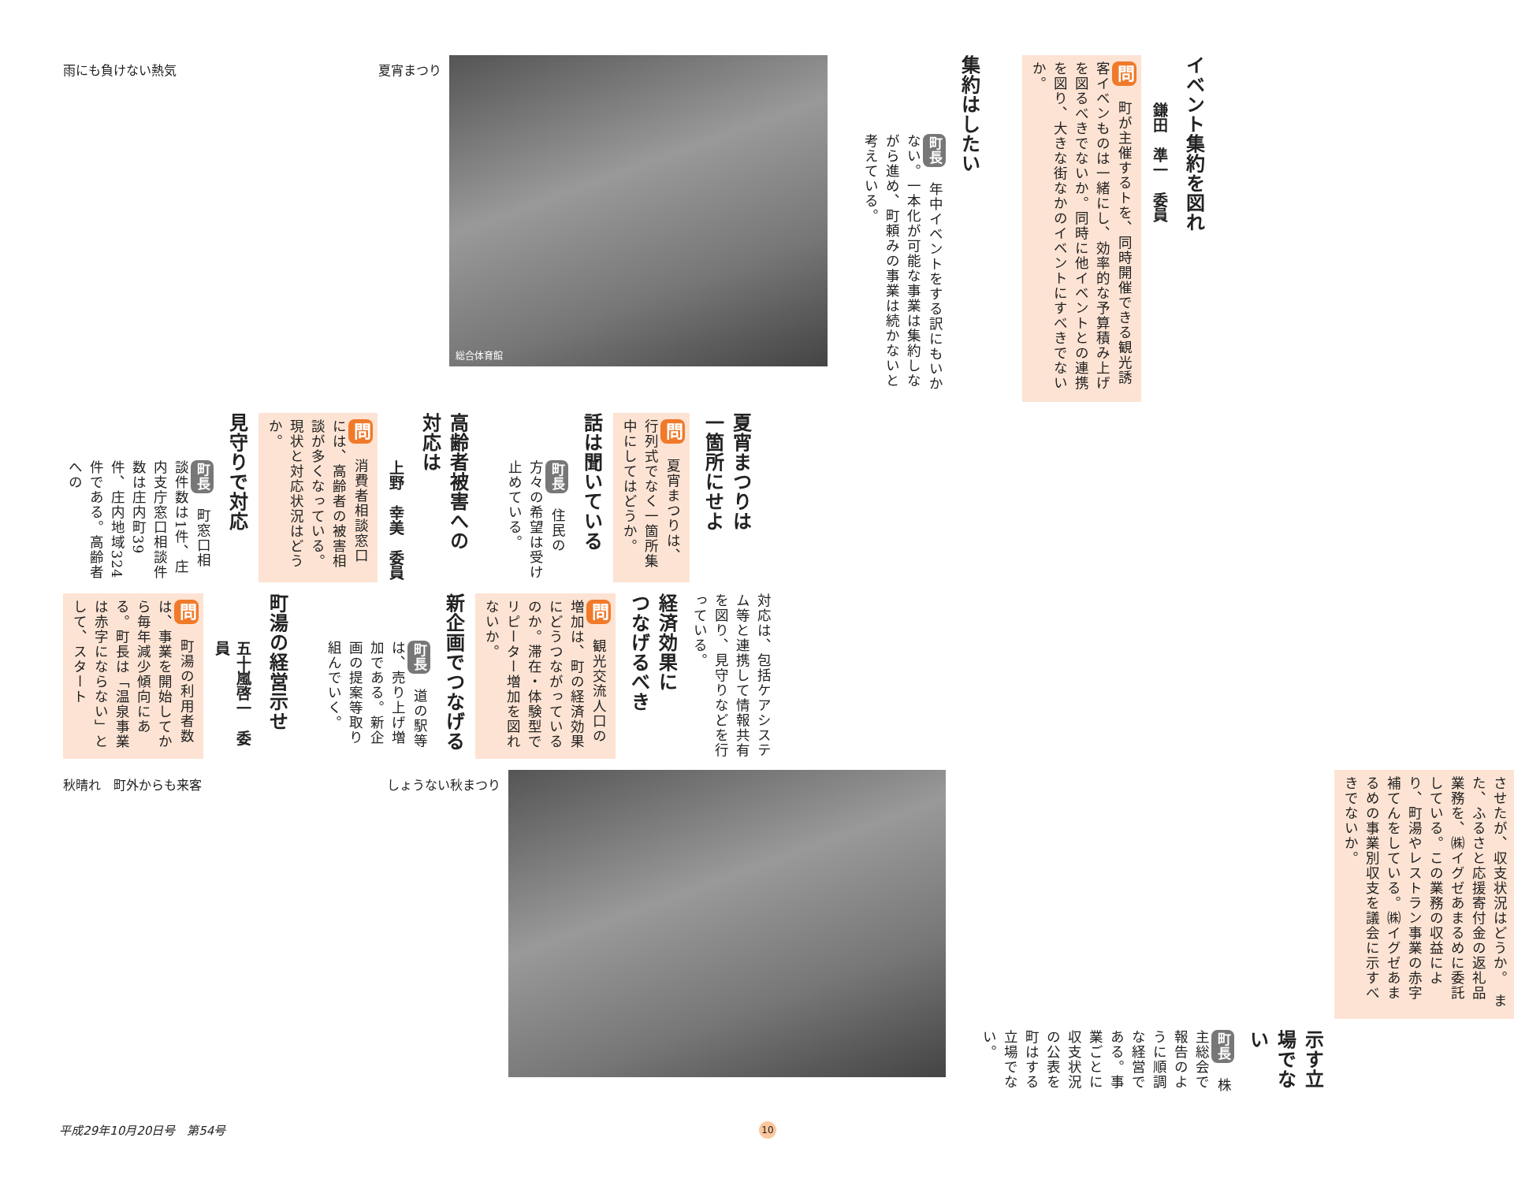イベント集約を図れ
鎌田　準一　委員
問　町が主催するトを、同時開催できる観光誘客イベンものは一緒にし、効率的な予算積み上げを図るべきでないか。同時に他イベントとの連携を図り、大きな街なかのイベントにすべきでないか。
集約はしたい
町長　年中イベントをする訳にもいかない。一本化が可能な事業は集約しながら進め、町頼みの事業は続かないと考えている。
総合体育館
雨にも負けない熱気 夏宵まつり
夏宵まつりは
一箇所にせよ
問　夏宵まつりは、行列式でなく一箇所集中にしてはどうか。
話は聞いている
町長　住民の方々の希望は受け止めている。
高齢者被害への
対応は
上野　幸美　委員
問　消費者相談窓口には、高齢者の被害相談が多くなっている。現状と対応状況はどうか。
見守りで対応
町長　町窓口相談件数は1件、庄内支庁窓口相談件数は庄内町39件、庄内地域324件である。高齢者への
対応は、包括ケアシステム等と連携して情報共有を図り、見守りなどを行っている。
経済効果に
つなげるべき
問　観光交流人口の増加は、町の経済効果にどうつながっているのか。滞在・体験型でリピーター増加を図れないか。
新企画でつなげる
町長　道の駅等は、売り上げ増加である。新企画の提案等取り組んでいく。
町湯の経営示せ
五十嵐啓一　委員
問　町湯の利用者数は、事業を開始してから毎年減少傾向にある。町長は「温泉事業は赤字にならない」として、スタート
させたが、収支状況はどうか。　また、ふるさと応援寄付金の返礼品業務を、㈱イグゼあまるめに委託している。この業務の収益により、町湯やレストラン事業の赤字補てんをしている。㈱イグゼあまるめの事業別収支を議会に示すべきでないか。
示す立場でない
町長　株主総会で報告のように順調な経営である。事業ごとに収支状況の公表を町はする立場でない。
秋晴れ　町外からも来客 しょうない秋まつり
平成29年10月20日号　第54号 10